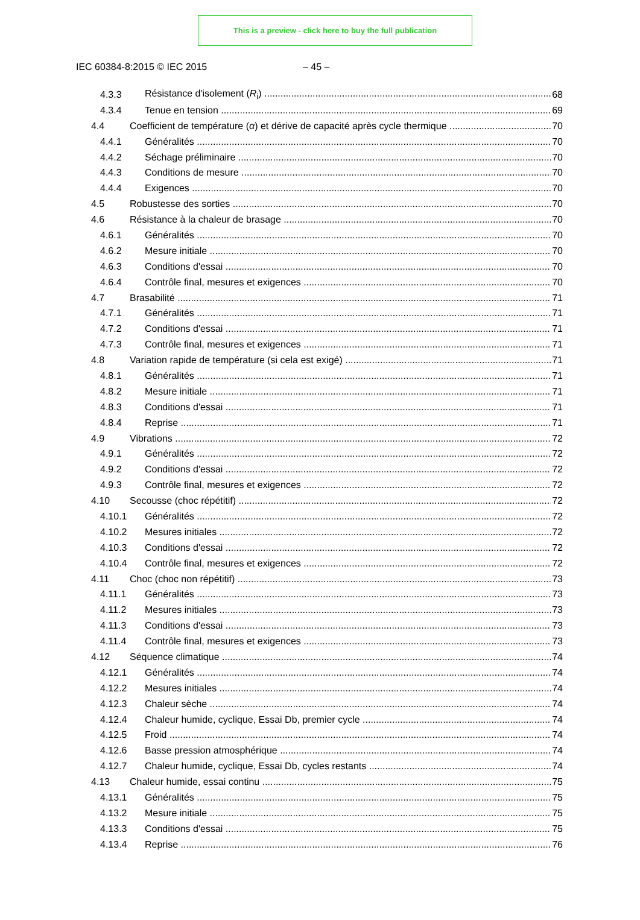This is a preview - click here to buy the full publication
IEC 60384-8:2015 © IEC 2015 – 45 –
4.3.3 Résistance d'isolement (R<sub>i</sub>) 68
4.3.4 Tenue en tension 69
4.4 Coefficient de température (α) et dérive de capacité après cycle thermique 70
4.4.1 Généralités 70
4.4.2 Séchage préliminaire 70
4.4.3 Conditions de mesure 70
4.4.4 Exigences 70
4.5 Robustesse des sorties 70
4.6 Résistance à la chaleur de brasage 70
4.6.1 Généralités 70
4.6.2 Mesure initiale 70
4.6.3 Conditions d'essai 70
4.6.4 Contrôle final, mesures et exigences 70
4.7 Brasabilité 71
4.7.1 Généralités 71
4.7.2 Conditions d'essai 71
4.7.3 Contrôle final, mesures et exigences 71
4.8 Variation rapide de température (si cela est exigé) 71
4.8.1 Généralités 71
4.8.2 Mesure initiale 71
4.8.3 Conditions d'essai 71
4.8.4 Reprise 71
4.9 Vibrations 72
4.9.1 Généralités 72
4.9.2 Conditions d'essai 72
4.9.3 Contrôle final, mesures et exigences 72
4.10 Secousse (choc répétitif) 72
4.10.1 Généralités 72
4.10.2 Mesures initiales 72
4.10.3 Conditions d'essai 72
4.10.4 Contrôle final, mesures et exigences 72
4.11 Choc (choc non répétitif) 73
4.11.1 Généralités 73
4.11.2 Mesures initiales 73
4.11.3 Conditions d'essai 73
4.11.4 Contrôle final, mesures et exigences 73
4.12 Séquence climatique 74
4.12.1 Généralités 74
4.12.2 Mesures initiales 74
4.12.3 Chaleur sèche 74
4.12.4 Chaleur humide, cyclique, Essai Db, premier cycle 74
4.12.5 Froid 74
4.12.6 Basse pression atmosphérique 74
4.12.7 Chaleur humide, cyclique, Essai Db, cycles restants 74
4.13 Chaleur humide, essai continu 75
4.13.1 Généralités 75
4.13.2 Mesure initiale 75
4.13.3 Conditions d'essai 75
4.13.4 Reprise 76